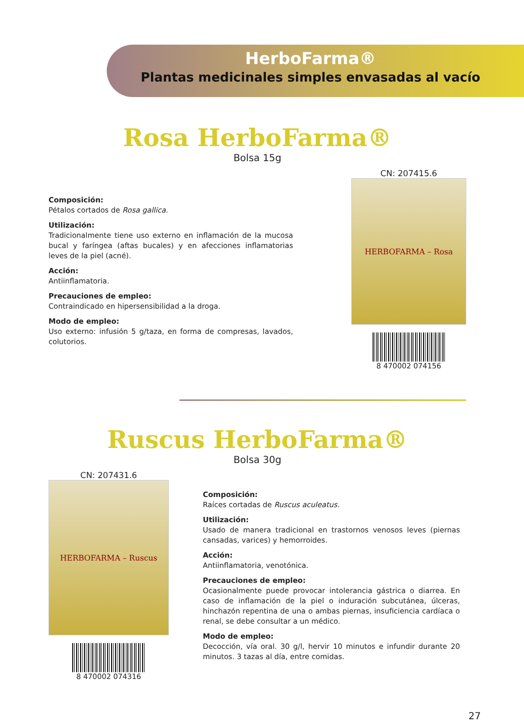HerboFarma®
Plantas medicinales simples envasadas al vacío
Rosa HerboFarma®
Bolsa 15g
Composición:
Pétalos cortados de Rosa gallica.
Utilización:
Tradicionalmente tiene uso externo en inflamación de la mucosa bucal y faríngea (aftas bucales) y en afecciones inflamatorias leves de la piel (acné).
Acción:
Antiinflamatoria.
Precauciones de empleo:
Contraindicado en hipersensibilidad a la droga.
Modo de empleo:
Uso externo: infusión 5 g/taza, en forma de compresas, lavados, colutorios.
CN: 207415.6
HERBOFARMA – Rosa
8 470002 074156
Ruscus HerboFarma®
Bolsa 30g
CN: 207431.6
HERBOFARMA – Ruscus
8 470002 074316
Composición:
Raíces cortadas de Ruscus aculeatus.
Utilización:
Usado de manera tradicional en trastornos venosos leves (piernas cansadas, varices) y hemorroides.
Acción:
Antiinflamatoria, venotónica.
Precauciones de empleo:
Ocasionalmente puede provocar intolerancia gástrica o diarrea. En caso de inflamación de la piel o induración subcutánea, úlceras, hinchazón repentina de una o ambas piernas, insuficiencia cardíaca o renal, se debe consultar a un médico.
Modo de empleo:
Decocción, vía oral. 30 g/l, hervir 10 minutos e infundir durante 20 minutos. 3 tazas al día, entre comidas.
27